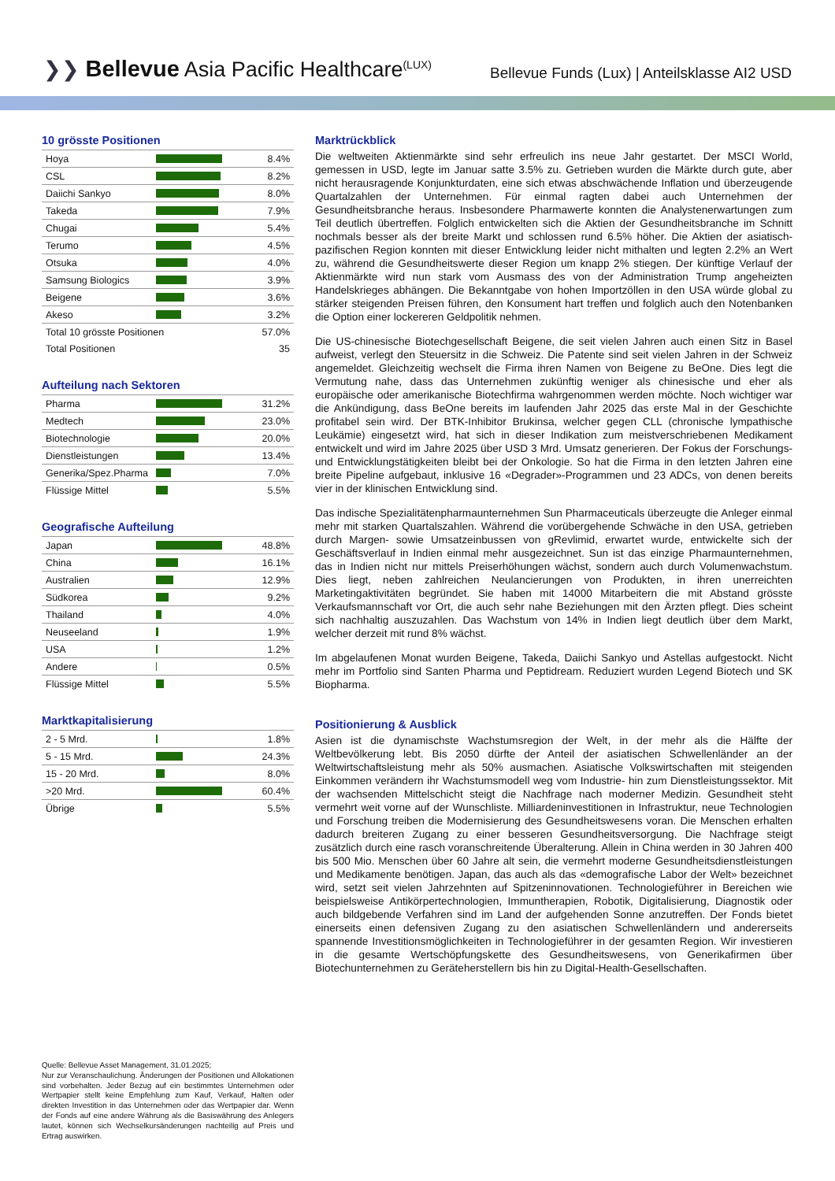❯❯ Bellevue Asia Pacific Healthcare<sup>(LUX)</sup>
Bellevue Funds (Lux) | Anteilsklasse AI2 USD
10 grösste Positionen
| Hoya | | 8.4% |
| CSL | | 8.2% |
| Daiichi Sankyo | | 8.0% |
| Takeda | | 7.9% |
| Chugai | | 5.4% |
| Terumo | | 4.5% |
| Otsuka | | 4.0% |
| Samsung Biologics | | 3.9% |
| Beigene | | 3.6% |
| Akeso | | 3.2% |
| Total 10 grösste Positionen | | 57.0% |
| Total Positionen | | 35 |
Aufteilung nach Sektoren
| Pharma | | 31.2% |
| Medtech | | 23.0% |
| Biotechnologie | | 20.0% |
| Dienstleistungen | | 13.4% |
| Generika/Spez.Pharma | | 7.0% |
| Flüssige Mittel | | 5.5% |
Geografische Aufteilung
| Japan | | 48.8% |
| China | | 16.1% |
| Australien | | 12.9% |
| Südkorea | | 9.2% |
| Thailand | | 4.0% |
| Neuseeland | | 1.9% |
| USA | | 1.2% |
| Andere | | 0.5% |
| Flüssige Mittel | | 5.5% |
Marktkapitalisierung
| 2 - 5 Mrd. | | 1.8% |
| 5 - 15 Mrd. | | 24.3% |
| 15 - 20 Mrd. | | 8.0% |
| >20 Mrd. | | 60.4% |
| Übrige | | 5.5% |
Quelle: Bellevue Asset Management, 31.01.2025;
Nur zur Veranschaulichung. Änderungen der Positionen und Allokationen sind vorbehalten. Jeder Bezug auf ein bestimmtes Unternehmen oder Wertpapier stellt keine Empfehlung zum Kauf, Verkauf, Halten oder direkten Investition in das Unternehmen oder das Wertpapier dar. Wenn der Fonds auf eine andere Währung als die Basiswährung des Anlegers lautet, können sich Wechselkursänderungen nachteilig auf Preis und Ertrag auswirken.
Marktrückblick
Die weltweiten Aktienmärkte sind sehr erfreulich ins neue Jahr gestartet. Der MSCI World, gemessen in USD, legte im Januar satte 3.5% zu. Getrieben wurden die Märkte durch gute, aber nicht herausragende Konjunkturdaten, eine sich etwas abschwächende Inflation und überzeugende Quartalzahlen der Unternehmen. Für einmal ragten dabei auch Unternehmen der Gesundheitsbranche heraus. Insbesondere Pharmawerte konnten die Analystenerwartungen zum Teil deutlich übertreffen. Folglich entwickelten sich die Aktien der Gesundheitsbranche im Schnitt nochmals besser als der breite Markt und schlossen rund 6.5% höher. Die Aktien der asiatisch-pazifischen Region konnten mit dieser Entwicklung leider nicht mithalten und legten 2.2% an Wert zu, während die Gesundheitswerte dieser Region um knapp 2% stiegen. Der künftige Verlauf der Aktienmärkte wird nun stark vom Ausmass des von der Administration Trump angeheizten Handelskrieges abhängen. Die Bekanntgabe von hohen Importzöllen in den USA würde global zu stärker steigenden Preisen führen, den Konsument hart treffen und folglich auch den Notenbanken die Option einer lockereren Geldpolitik nehmen.
Die US-chinesische Biotechgesellschaft Beigene, die seit vielen Jahren auch einen Sitz in Basel aufweist, verlegt den Steuersitz in die Schweiz. Die Patente sind seit vielen Jahren in der Schweiz angemeldet. Gleichzeitig wechselt die Firma ihren Namen von Beigene zu BeOne. Dies legt die Vermutung nahe, dass das Unternehmen zukünftig weniger als chinesische und eher als europäische oder amerikanische Biotechfirma wahrgenommen werden möchte. Noch wichtiger war die Ankündigung, dass BeOne bereits im laufenden Jahr 2025 das erste Mal in der Geschichte profitabel sein wird. Der BTK-Inhibitor Brukinsa, welcher gegen CLL (chronische lympathische Leukämie) eingesetzt wird, hat sich in dieser Indikation zum meistverschriebenen Medikament entwickelt und wird im Jahre 2025 über USD 3 Mrd. Umsatz generieren. Der Fokus der Forschungs- und Entwicklungstätigkeiten bleibt bei der Onkologie. So hat die Firma in den letzten Jahren eine breite Pipeline aufgebaut, inklusive 16 «Degrader»-Programmen und 23 ADCs, von denen bereits vier in der klinischen Entwicklung sind.
Das indische Spezialitätenpharmaunternehmen Sun Pharmaceuticals überzeugte die Anleger einmal mehr mit starken Quartalszahlen. Während die vorübergehende Schwäche in den USA, getrieben durch Margen- sowie Umsatzeinbussen von gRevlimid, erwartet wurde, entwickelte sich der Geschäftsverlauf in Indien einmal mehr ausgezeichnet. Sun ist das einzige Pharmaunternehmen, das in Indien nicht nur mittels Preiserhöhungen wächst, sondern auch durch Volumenwachstum. Dies liegt, neben zahlreichen Neulancierungen von Produkten, in ihren unerreichten Marketingaktivitäten begründet. Sie haben mit 14000 Mitarbeitern die mit Abstand grösste Verkaufsmannschaft vor Ort, die auch sehr nahe Beziehungen mit den Ärzten pflegt. Dies scheint sich nachhaltig auszuzahlen. Das Wachstum von 14% in Indien liegt deutlich über dem Markt, welcher derzeit mit rund 8% wächst.
Im abgelaufenen Monat wurden Beigene, Takeda, Daiichi Sankyo und Astellas aufgestockt. Nicht mehr im Portfolio sind Santen Pharma und Peptidream. Reduziert wurden Legend Biotech und SK Biopharma.
Positionierung & Ausblick
Asien ist die dynamischste Wachstumsregion der Welt, in der mehr als die Hälfte der Weltbevölkerung lebt. Bis 2050 dürfte der Anteil der asiatischen Schwellenländer an der Weltwirtschaftsleistung mehr als 50% ausmachen. Asiatische Volkswirtschaften mit steigenden Einkommen verändern ihr Wachstumsmodell weg vom Industrie- hin zum Dienstleistungssektor. Mit der wachsenden Mittelschicht steigt die Nachfrage nach moderner Medizin. Gesundheit steht vermehrt weit vorne auf der Wunschliste. Milliardeninvestitionen in Infrastruktur, neue Technologien und Forschung treiben die Modernisierung des Gesundheitswesens voran. Die Menschen erhalten dadurch breiteren Zugang zu einer besseren Gesundheitsversorgung. Die Nachfrage steigt zusätzlich durch eine rasch voranschreitende Überalterung. Allein in China werden in 30 Jahren 400 bis 500 Mio. Menschen über 60 Jahre alt sein, die vermehrt moderne Gesundheitsdienstleistungen und Medikamente benötigen. Japan, das auch als das «demografische Labor der Welt» bezeichnet wird, setzt seit vielen Jahrzehnten auf Spitzeninnovationen. Technologieführer in Bereichen wie beispielsweise Antikörpertechnologien, Immuntherapien, Robotik, Digitalisierung, Diagnostik oder auch bildgebende Verfahren sind im Land der aufgehenden Sonne anzutreffen. Der Fonds bietet einerseits einen defensiven Zugang zu den asiatischen Schwellenländern und andererseits spannende Investitionsmöglichkeiten in Technologieführer in der gesamten Region. Wir investieren in die gesamte Wertschöpfungskette des Gesundheitswesens, von Generikafirmen über Biotechunternehmen zu Geräteherstellern bis hin zu Digital-Health-Gesellschaften.